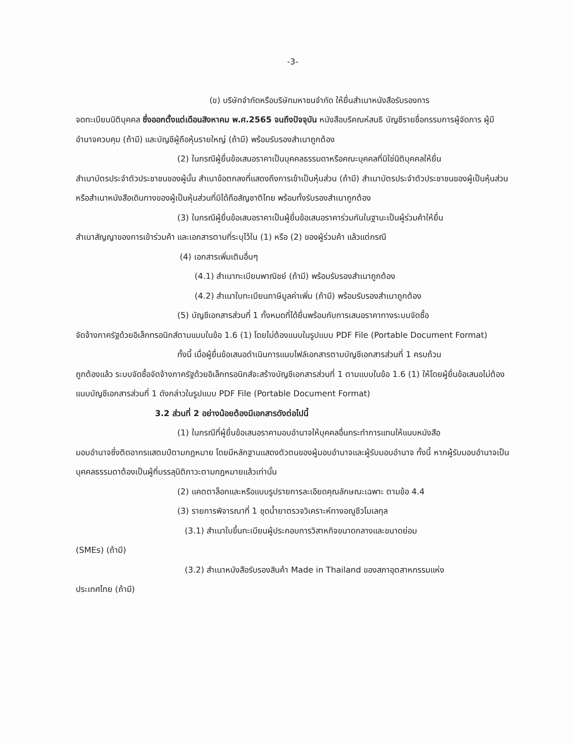-3-
(ข) บริษัทจำกัดหรือบริษัทมหาชนจำกัด ให้ยื่นสำเนาหนังสือรับรองการ
จดทะเบียนนิติบุคคล ซึ่งออกตั้งแต่เดือนสิงหาคม พ.ศ.2565 จนถึงปัจจุบัน หนังสือบริคณห์สนธิ บัญชีรายชื่อกรรมการผู้จัดการ ผู้มีอำนาจควบคุม (ถ้ามี) และบัญชีผู้ถือหุ้นรายใหญ่ (ถ้ามี) พร้อมรับรองสำเนาถูกต้อง
(2) ในกรณีผู้ยื่นข้อเสนอราคาเป็นบุคคลธรรมดาหรือคณะบุคคลที่มิใช่นิติบุคคลให้ยื่น
สำเนาบัตรประจำตัวประชาชนของผู้นั้น สำเนาข้อตกลงที่แสดงถึงการเข้าเป็นหุ้นส่วน (ถ้ามี) สำเนาบัตรประจำตัวประชาชนของผู้เป็นหุ้นส่วน หรือสำเนาหนังสือเดินทางของผู้เป็นหุ้นส่วนที่มิได้ถือสัญชาติไทย พร้อมทั้งรับรองสำเนาถูกต้อง
(3) ในกรณีผู้ยื่นข้อเสนอราคาเป็นผู้ยื่นข้อเสนอราคาร่วมกันในฐานะเป็นผู้ร่วมค้าให้ยื่น
สำเนาสัญญาของการเข้าร่วมค้า และเอกสารตามที่ระบุไว้ใน (1) หรือ (2) ของผู้ร่วมค้า แล้วแต่กรณี
(4) เอกสารเพิ่มเติมอื่นๆ
(4.1) สำเนาทะเบียนพาณิชย์ (ถ้ามี) พร้อมรับรองสำเนาถูกต้อง
(4.2) สำเนาใบทะเบียนภาษีมูลค่าเพิ่ม (ถ้ามี) พร้อมรับรองสำเนาถูกต้อง
(5) บัญชีเอกสารส่วนที่ 1 ทั้งหมดที่ได้ยื่นพร้อมกับการเสนอราคาทางระบบจัดซื้อ
จัดจ้างภาครัฐด้วยอิเล็กทรอนิกส์ตามแบบในข้อ 1.6 (1) โดยไม่ต้องแนบในรูปแบบ PDF File (Portable Document Format)
ทั้งนี้ เมื่อผู้ยื่นข้อเสนอดำเนินการแนบไฟล์เอกสารตามบัญชีเอกสารส่วนที่ 1 ครบถ้วน
ถูกต้องแล้ว ระบบจัดซื้อจัดจ้างภาครัฐด้วยอิเล็กทรอนิกส์จะสร้างบัญชีเอกสารส่วนที่ 1 ตามแบบในข้อ 1.6 (1) ให้โดยผู้ยื่นข้อเสนอไม่ต้องแนบบัญชีเอกสารส่วนที่ 1 ดังกล่าวในรูปแบบ PDF File (Portable Document Format)
3.2 ส่วนที่ 2 อย่างน้อยต้องมีเอกสารดังต่อไปนี้
(1) ในกรณีที่ผู้ยื่นข้อเสนอราคามอบอำนาจให้บุคคลอื่นกระทำการแทนให้แนบหนังสือ
มอบอำนาจซึ่งติดอากรแสตมป์ตามกฎหมาย โดยมีหลักฐานแสดงตัวตนของผู้มอบอำนาจและผู้รับมอบอำนาจ ทั้งนี้ หากผู้รับมอบอำนาจเป็นบุคคลธรรมดาต้องเป็นผู้ที่บรรลุนิติภาวะตามกฎหมายแล้วเท่านั้น
(2) แคตตาล็อกและหรือแบบรูปรายการละเอียดคุณลักษณะเฉพาะ ตามข้อ 4.4
(3) รายการพิจารณาที่ 1 ชุดน้ำยาตรวจวิเคราะห์ทางอณูชีวโมเลกุล
(3.1) สำเนาใบขึ้นทะเบียนผู้ประกอบการวิสาหกิจขนาดกลางและขนาดย่อม
(SMEs) (ถ้ามี)
(3.2) สำเนาหนังสือรับรองสินค้า Made in Thailand ของสภาอุตสาหกรรมแห่ง
ประเทศไทย (ถ้ามี)